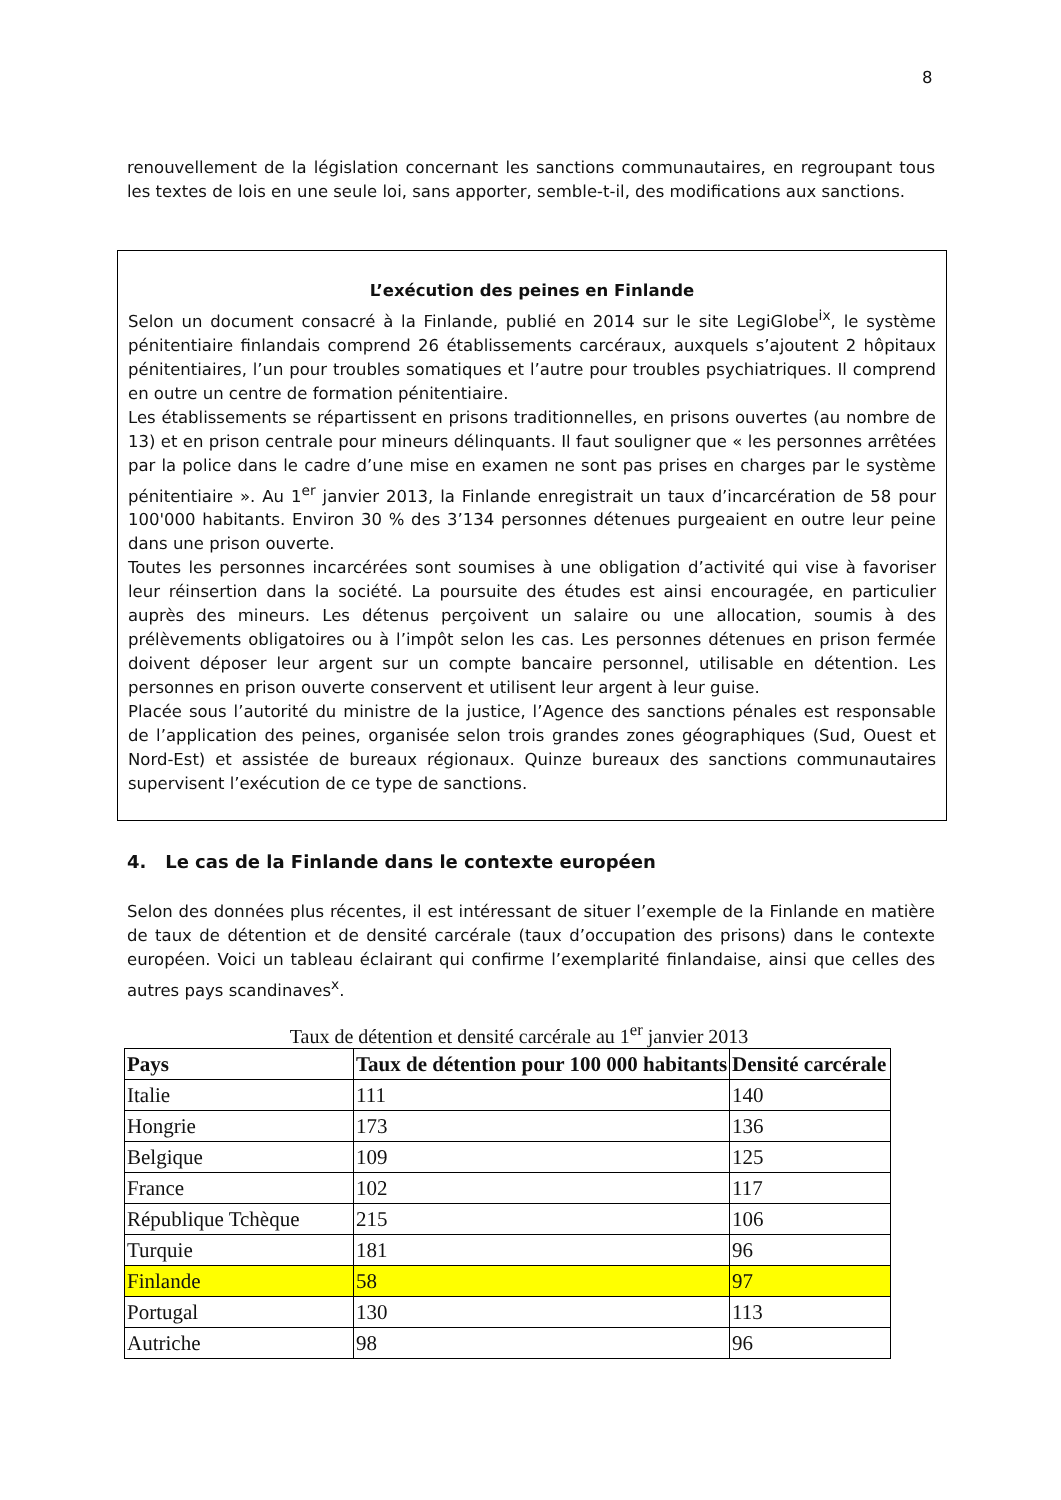8
renouvellement de la législation concernant les sanctions communautaires, en regroupant tous les textes de lois en une seule loi, sans apporter, semble-t-il, des modifications aux sanctions.
L’exécution des peines en Finlande
Selon un document consacré à la Finlande, publié en 2014 sur le site LegiGlobe<sup>ix</sup>, le système pénitentiaire finlandais comprend 26 établissements carcéraux, auxquels s’ajoutent 2 hôpitaux pénitentiaires, l’un pour troubles somatiques et l’autre pour troubles psychiatriques. Il comprend en outre un centre de formation pénitentiaire.
Les établissements se répartissent en prisons traditionnelles, en prisons ouvertes (au nombre de 13) et en prison centrale pour mineurs délinquants. Il faut souligner que « les personnes arrêtées par la police dans le cadre d’une mise en examen ne sont pas prises en charges par le système pénitentiaire ». Au 1<sup>er</sup> janvier 2013, la Finlande enregistrait un taux d’incarcération de 58 pour 100'000 habitants. Environ 30 % des 3’134 personnes détenues purgeaient en outre leur peine dans une prison ouverte.
Toutes les personnes incarcérées sont soumises à une obligation d’activité qui vise à favoriser leur réinsertion dans la société. La poursuite des études est ainsi encouragée, en particulier auprès des mineurs. Les détenus perçoivent un salaire ou une allocation, soumis à des prélèvements obligatoires ou à l’impôt selon les cas. Les personnes détenues en prison fermée doivent déposer leur argent sur un compte bancaire personnel, utilisable en détention. Les personnes en prison ouverte conservent et utilisent leur argent à leur guise.
Placée sous l’autorité du ministre de la justice, l’Agence des sanctions pénales est responsable de l’application des peines, organisée selon trois grandes zones géographiques (Sud, Ouest et Nord-Est) et assistée de bureaux régionaux. Quinze bureaux des sanctions communautaires supervisent l’exécution de ce type de sanctions.
4. Le cas de la Finlande dans le contexte européen
Selon des données plus récentes, il est intéressant de situer l’exemple de la Finlande en matière de taux de détention et de densité carcérale (taux d’occupation des prisons) dans le contexte européen. Voici un tableau éclairant qui confirme l’exemplarité finlandaise, ainsi que celles des autres pays scandinaves<sup>x</sup>.
Taux de détention et densité carcérale au 1<sup>er</sup> janvier 2013
| Pays | Taux de détention pour 100 000 habitants | Densité carcérale |
| --- | --- | --- |
| Italie | 111 | 140 |
| Hongrie | 173 | 136 |
| Belgique | 109 | 125 |
| France | 102 | 117 |
| République Tchèque | 215 | 106 |
| Turquie | 181 | 96 |
| Finlande | 58 | 97 |
| Portugal | 130 | 113 |
| Autriche | 98 | 96 |